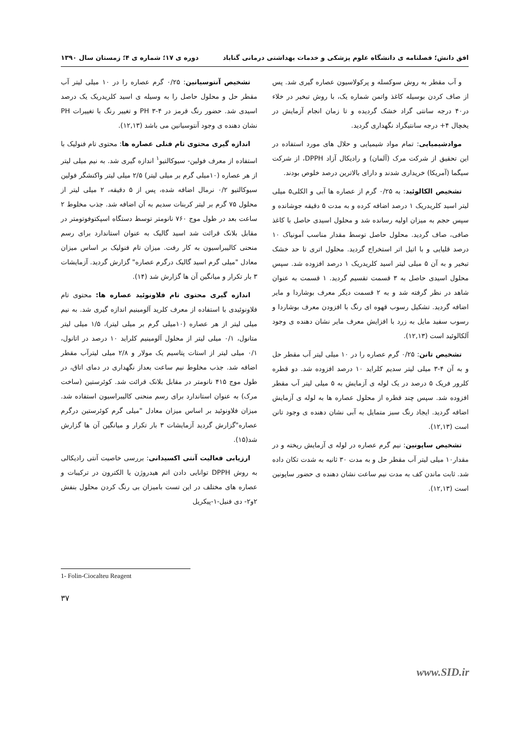افق دانش؛ فصلنامه ی دانشگاه علوم پزشکی و خدمات بهداشتی درمانی گناباد دوره ی ۱۷؛ شماره ی ۴؛ زمستان سال ۱۳۹۰
و آب مقطر به روش سوکسله و پرکولاسیون عصاره گیری شد. پس از صاف کردن بوسیله کاغذ واتمن شماره یک، با روش تبخیر در خلاء در۴۰ درجه سانتی گراد خشک گردیده و تا زمان انجام آزمایش در یخچال ۴+ درجه سانتیگراد نگهداری گردید.
موادشیمیایی: تمام مواد شیمیایی و حلال های مورد استفاده در این تحقیق از شرکت مرک (آلمان) و رادیکال آزاد DPPH، از شرکت سیگما (آمریکا) خریداری شدند و دارای بالاترین درصد خلوص بودند.
تشخیص الکالوئید: به ۰/۲۵ گرم از عصاره ها آبی و الکلی۵ میلی لیتر اسید کلریدریک ۱ درصد اضافه کرده و به مدت ۵ دقیقه جوشانده و سپس حجم به میزان اولیه رسانده شد و محلول اسیدی حاصل با کاغذ صافی، صاف گردید. محلول حاصل توسط مقدار مناسب آمونیاک ۱۰ درصد قلیایی و با اتیل اتر استخراج گردید. محلول اتری تا حد خشک تبخیر و به آن ۵ میلی لیتر اسید کلریدریک ۱ درصد افزوده شد. سپس محلول اسیدی حاصل به ۳ قسمت تقسیم گردید. ۱ قسمت به عنوان شاهد در نظر گرفته شد و به ۲ قسمت دیگر معرف بوشاردا و مایر اضافه گردید. تشکیل رسوب قهوه ای رنگ با افزودن معرف بوشاردا و رسوب سفید مایل به زرد با افزایش معرف مایر نشان دهنده ی وجود آلکالوئید است (۱۲,۱۳).
تشخیص تانن: ۰/۲۵ گرم عصاره را در ۱۰ میلی لیتر آب مقطر حل و به آن ۴-۳ میلی لیتر سدیم کلراید ۱۰ درصد افزوده شد. دو قطره کلرور فریک ۵ درصد در یک لوله ی آزمایش به ۵ میلی لیتر آب مقطر افزوده شد. سپس چند قطره از محلول عصاره ها به لوله ی آزمایش اضافه گردید. ایجاد رنگ سبز متمایل به آبی نشان دهنده ی وجود تانن است (۱۲,۱۳).
تشخیص ساپونین: نیم گرم عصاره در لوله ی آزمایش ریخته و در مقدار۱۰ میلی لیتر آب مقطر حل و به مدت ۳۰ ثانیه به شدت تکان داده شد. ثابت ماندن کف به مدت نیم ساعت نشان دهنده ی حضور ساپونین است (۱۲,۱۳).
تشخیص آنتوسیانین: ۰/۲۵ گرم عصاره را در ۱۰ میلی لیتر آب مقطر حل و محلول حاصل را به وسیله ی اسید کلریدریک یک درصد اسیدی شد. حضور رنگ قرمز در PH ۳-۴ و تغییر رنگ با تغییرات PH نشان دهنده ی وجود آنتوسیانین می باشد (۱۲,۱۳).
اندازه گیری محتوی تام فنلی عصاره ها: محتوی تام فنولیک با استفاده از معرف فولین- سیوکالتیو<sup>۱</sup> اندازه گیری شد. به نیم میلی لیتر از هر عصاره (۱۰میلی گرم بر میلی لیتر) ۲/۵ میلی لیتر واکنشگر فولین سیوکالتیو ۰/۲ نرمال اضافه شده، پس از ۵ دقیقه، ۲ میلی لیتر از محلول ۷۵ گرم بر لیتر کربنات سدیم به آن اضافه شد. جذب مخلوط ۲ ساعت بعد در طول موج ۷۶۰ نانومتر توسط دستگاه اسپکتوفوتومتر در مقابل بلانک قرائت شد اسید گالیک به عنوان استاندارد برای رسم منحنی کالیبراسیون به کار رفت. میزان تام فنولیک بر اساس میزان معادل "میلی گرم اسید گالیک درگرم عصاره" گزارش گردید. آزمایشات ۳ بار تکرار و میانگین آن ها گزارش شد (۱۴).
اندازه گیری محتوی تام فلاونوئید عصاره ها: محتوی تام فلاونوئیدی با استفاده از معرف کلرید آلومینیم اندازه گیری شد. به نیم میلی لیتر از هر عصاره (۱۰میلی گرم بر میلی لیتر)، ۱/۵ میلی لیتر متانول، ۰/۱ میلی لیتر از محلول آلومینیم کلراید ۱۰ درصد در اتانول، ۰/۱ میلی لیتر از استات پتاسیم یک مولار و ۲/۸ میلی لیترآب مقطر اضافه شد. جذب مخلوط نیم ساعت بعداز نگهداری در دمای اتاق، در طول موج ۴۱۵ نانومتر در مقابل بلانک قرائت شد. کوئرستین (ساخت مرک) به عنوان استاندارد برای رسم منحنی کالیبراسیون استفاده شد. میزان فلاونوئید بر اساس میزان معادل "میلی گرم کوئرستین درگرم عصاره"گزارش گردید آزمایشات ۳ بار تکرار و میانگین آن ها گزارش شد(۱۵).
ارزیابی فعالیت آنتی اکسیدانی: بررسی خاصیت آنتی رادیکالی به روش DPPH توانایی دادن اتم هیدروژن یا الکترون در ترکیبات و عصاره های مختلف در این تست بامیزان بی رنگ کردن محلول بنفش ۲و۲- دی فنیل-۱-پیکریل
1- Folin-Ciocalteu Reagent
۳۷
www.SID.ir